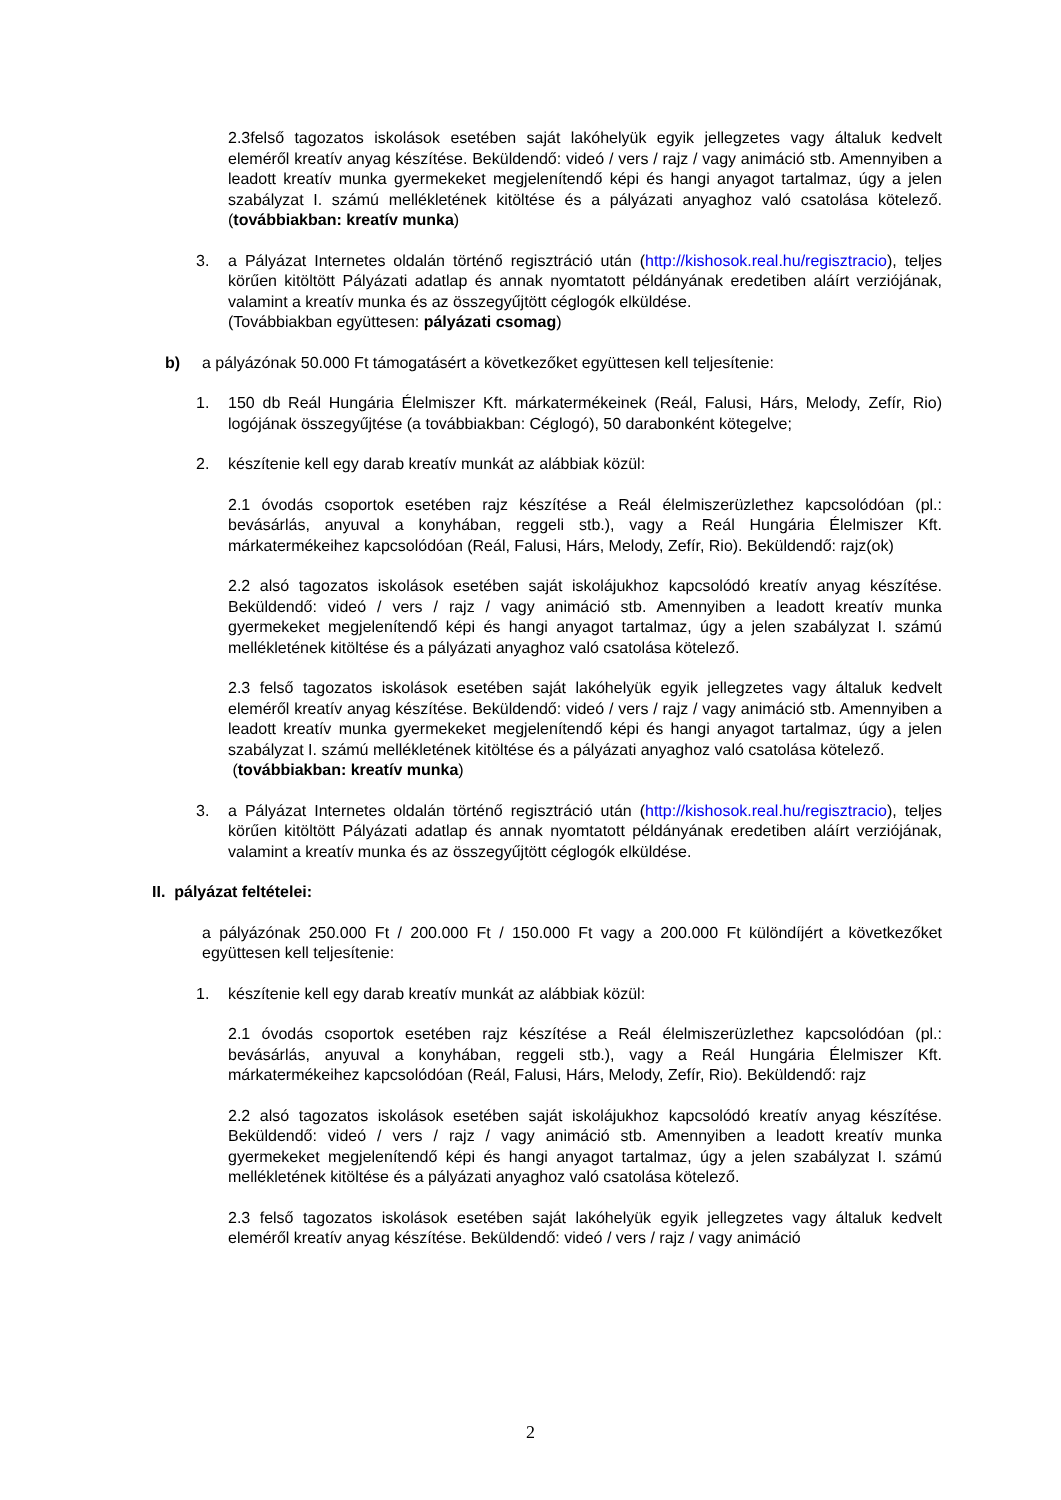2.3felső tagozatos iskolások esetében saját lakóhelyük egyik jellegzetes vagy általuk kedvelt eleméről kreatív anyag készítése. Beküldendő: videó / vers / rajz / vagy animáció stb. Amennyiben a leadott kreatív munka gyermekeket megjelenítendő képi és hangi anyagot tartalmaz, úgy a jelen szabályzat I. számú mellékletének kitöltése és a pályázati anyaghoz való csatolása kötelező. (továbbiakban: kreatív munka)
3. a Pályázat Internetes oldalán történő regisztráció után (http://kishosok.real.hu/regisztracio), teljes körűen kitöltött Pályázati adatlap és annak nyomtatott példányának eredetiben aláírt verziójának, valamint a kreatív munka és az összegyűjtött céglogók elküldése.
(Továbbiakban együttesen: pályázati csomag)
b) a pályázónak 50.000 Ft támogatásért a következőket együttesen kell teljesítenie:
1. 150 db Reál Hungária Élelmiszer Kft. márkatermékeinek (Reál, Falusi, Hárs, Melody, Zefír, Rio) logójának összegyűjtése (a továbbiakban: Céglogó), 50 darabonként kötegelve;
2. készítenie kell egy darab kreatív munkát az alábbiak közül:
2.1 óvodás csoportok esetében rajz készítése a Reál élelmiszerüzlethez kapcsolódóan (pl.: bevásárlás, anyuval a konyhában, reggeli stb.), vagy a Reál Hungária Élelmiszer Kft. márkatermékeihez kapcsolódóan (Reál, Falusi, Hárs, Melody, Zefír, Rio). Beküldendő: rajz(ok)
2.2 alsó tagozatos iskolások esetében saját iskolájukhoz kapcsolódó kreatív anyag készítése. Beküldendő: videó / vers / rajz / vagy animáció stb. Amennyiben a leadott kreatív munka gyermekeket megjelenítendő képi és hangi anyagot tartalmaz, úgy a jelen szabályzat I. számú mellékletének kitöltése és a pályázati anyaghoz való csatolása kötelező.
2.3 felső tagozatos iskolások esetében saját lakóhelyük egyik jellegzetes vagy általuk kedvelt eleméről kreatív anyag készítése. Beküldendő: videó / vers / rajz / vagy animáció stb. Amennyiben a leadott kreatív munka gyermekeket megjelenítendő képi és hangi anyagot tartalmaz, úgy a jelen szabályzat I. számú mellékletének kitöltése és a pályázati anyaghoz való csatolása kötelező.
(továbbiakban: kreatív munka)
3. a Pályázat Internetes oldalán történő regisztráció után (http://kishosok.real.hu/regisztracio), teljes körűen kitöltött Pályázati adatlap és annak nyomtatott példányának eredetiben aláírt verziójának, valamint a kreatív munka és az összegyűjtött céglogók elküldése.
II. pályázat feltételei:
a pályázónak 250.000 Ft / 200.000 Ft / 150.000 Ft vagy a 200.000 Ft különdíjért a következőket együttesen kell teljesítenie:
1. készítenie kell egy darab kreatív munkát az alábbiak közül:
2.1 óvodás csoportok esetében rajz készítése a Reál élelmiszerüzlethez kapcsolódóan (pl.: bevásárlás, anyuval a konyhában, reggeli stb.), vagy a Reál Hungária Élelmiszer Kft. márkatermékeihez kapcsolódóan (Reál, Falusi, Hárs, Melody, Zefír, Rio). Beküldendő: rajz
2.2 alsó tagozatos iskolások esetében saját iskolájukhoz kapcsolódó kreatív anyag készítése. Beküldendő: videó / vers / rajz / vagy animáció stb. Amennyiben a leadott kreatív munka gyermekeket megjelenítendő képi és hangi anyagot tartalmaz, úgy a jelen szabályzat I. számú mellékletének kitöltése és a pályázati anyaghoz való csatolása kötelező.
2.3 felső tagozatos iskolások esetében saját lakóhelyük egyik jellegzetes vagy általuk kedvelt eleméről kreatív anyag készítése. Beküldendő: videó / vers / rajz / vagy animáció
2